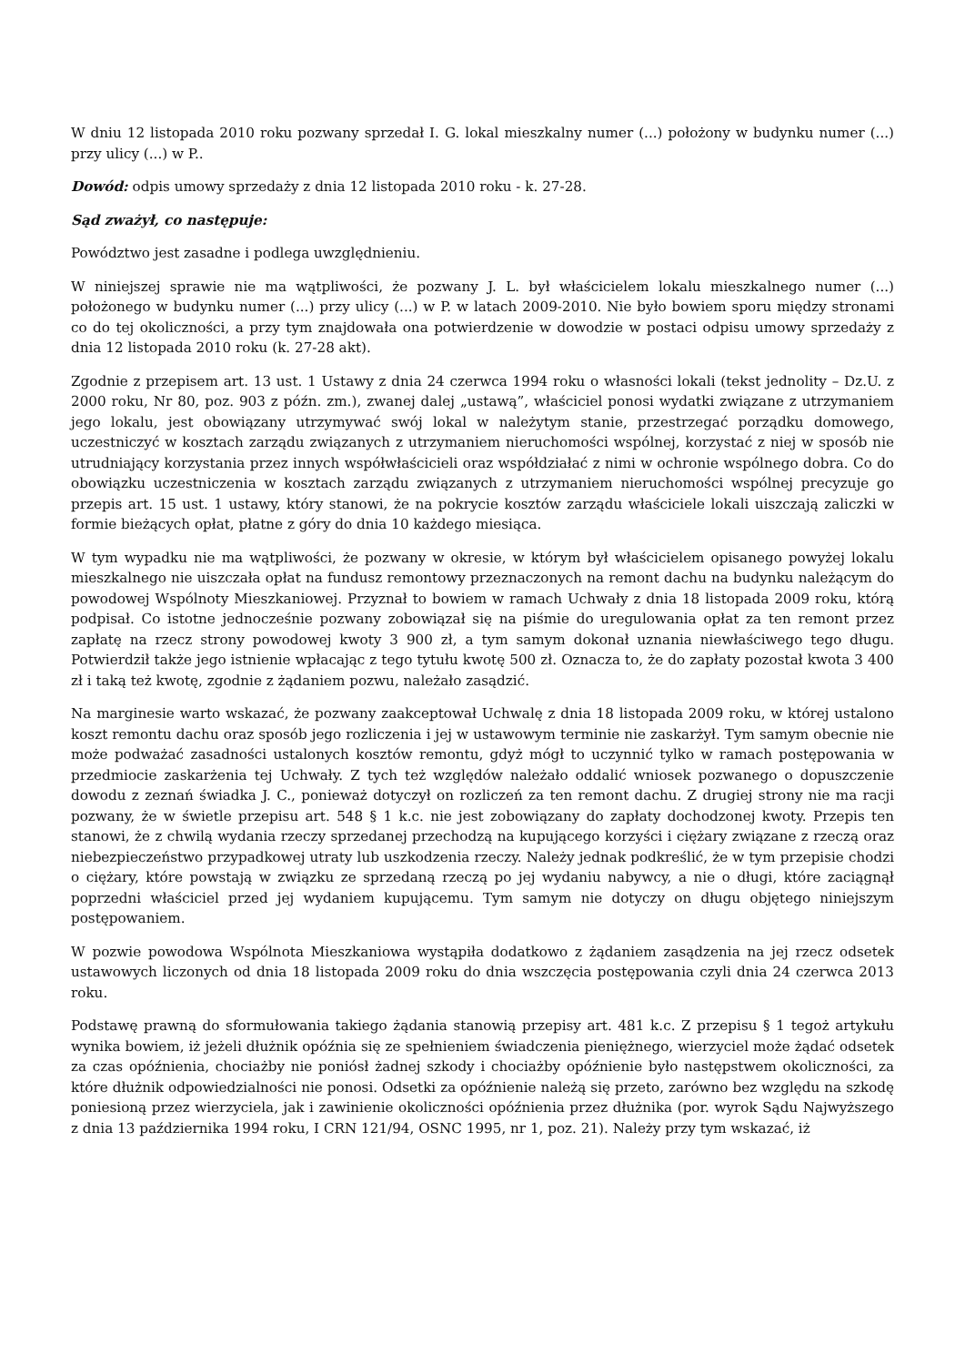W dniu 12 listopada 2010 roku pozwany sprzedał I. G. lokal mieszkalny numer (...) położony w budynku numer (...) przy ulicy (...) w P..
Dowód: odpis umowy sprzedaży z dnia 12 listopada 2010 roku - k. 27-28.
Sąd zważył, co następuje:
Powództwo jest zasadne i podlega uwzględnieniu.
W niniejszej sprawie nie ma wątpliwości, że pozwany J. L. był właścicielem lokalu mieszkalnego numer (...) położonego w budynku numer (...) przy ulicy (...) w P. w latach 2009-2010. Nie było bowiem sporu między stronami co do tej okoliczności, a przy tym znajdowała ona potwierdzenie w dowodzie w postaci odpisu umowy sprzedaży z dnia 12 listopada 2010 roku (k. 27-28 akt).
Zgodnie z przepisem art. 13 ust. 1 Ustawy z dnia 24 czerwca 1994 roku o własności lokali (tekst jednolity – Dz.U. z 2000 roku, Nr 80, poz. 903 z późn. zm.), zwanej dalej „ustawą”, właściciel ponosi wydatki związane z utrzymaniem jego lokalu, jest obowiązany utrzymywać swój lokal w należytym stanie, przestrzegać porządku domowego, uczestniczyć w kosztach zarządu związanych z utrzymaniem nieruchomości wspólnej, korzystać z niej w sposób nie utrudniający korzystania przez innych współwłaścicieli oraz współdziałać z nimi w ochronie wspólnego dobra. Co do obowiązku uczestniczenia w kosztach zarządu związanych z utrzymaniem nieruchomości wspólnej precyzuje go przepis art. 15 ust. 1 ustawy, który stanowi, że na pokrycie kosztów zarządu właściciele lokali uiszczają zaliczki w formie bieżących opłat, płatne z góry do dnia 10 każdego miesiąca.
W tym wypadku nie ma wątpliwości, że pozwany w okresie, w którym był właścicielem opisanego powyżej lokalu mieszkalnego nie uiszczała opłat na fundusz remontowy przeznaczonych na remont dachu na budynku należącym do powodowej Wspólnoty Mieszkaniowej. Przyznał to bowiem w ramach Uchwały z dnia 18 listopada 2009 roku, którą podpisał. Co istotne jednocześnie pozwany zobowiązał się na piśmie do uregulowania opłat za ten remont przez zapłatę na rzecz strony powodowej kwoty 3 900 zł, a tym samym dokonał uznania niewłaściwego tego długu. Potwierdził także jego istnienie wpłacając z tego tytułu kwotę 500 zł. Oznacza to, że do zapłaty pozostał kwota 3 400 zł i taką też kwotę, zgodnie z żądaniem pozwu, należało zasądzić.
Na marginesie warto wskazać, że pozwany zaakceptował Uchwalę z dnia 18 listopada 2009 roku, w której ustalono koszt remontu dachu oraz sposób jego rozliczenia i jej w ustawowym terminie nie zaskarżył. Tym samym obecnie nie może podważać zasadności ustalonych kosztów remontu, gdyż mógł to uczynnić tylko w ramach postępowania w przedmiocie zaskarżenia tej Uchwały. Z tych też względów należało oddalić wniosek pozwanego o dopuszczenie dowodu z zeznań świadka J. C., ponieważ dotyczył on rozliczeń za ten remont dachu. Z drugiej strony nie ma racji pozwany, że w świetle przepisu art. 548 § 1 k.c. nie jest zobowiązany do zapłaty dochodzonej kwoty. Przepis ten stanowi, że z chwilą wydania rzeczy sprzedanej przechodzą na kupującego korzyści i ciężary związane z rzeczą oraz niebezpieczeństwo przypadkowej utraty lub uszkodzenia rzeczy. Należy jednak podkreślić, że w tym przepisie chodzi o ciężary, które powstają w związku ze sprzedaną rzeczą po jej wydaniu nabywcy, a nie o długi, które zaciągnął poprzedni właściciel przed jej wydaniem kupującemu. Tym samym nie dotyczy on długu objętego niniejszym postępowaniem.
W pozwie powodowa Wspólnota Mieszkaniowa wystąpiła dodatkowo z żądaniem zasądzenia na jej rzecz odsetek ustawowych liczonych od dnia 18 listopada 2009 roku do dnia wszczęcia postępowania czyli dnia 24 czerwca 2013 roku.
Podstawę prawną do sformułowania takiego żądania stanowią przepisy art. 481 k.c. Z przepisu § 1 tegoż artykułu wynika bowiem, iż jeżeli dłużnik opóźnia się ze spełnieniem świadczenia pieniężnego, wierzyciel może żądać odsetek za czas opóźnienia, chociażby nie poniósł żadnej szkody i chociażby opóźnienie było następstwem okoliczności, za które dłużnik odpowiedzialności nie ponosi. Odsetki za opóźnienie należą się przeto, zarówno bez względu na szkodę poniesioną przez wierzyciela, jak i zawinienie okoliczności opóźnienia przez dłużnika (por. wyrok Sądu Najwyższego z dnia 13 października 1994 roku, I CRN 121/94, OSNC 1995, nr 1, poz. 21). Należy przy tym wskazać, iż